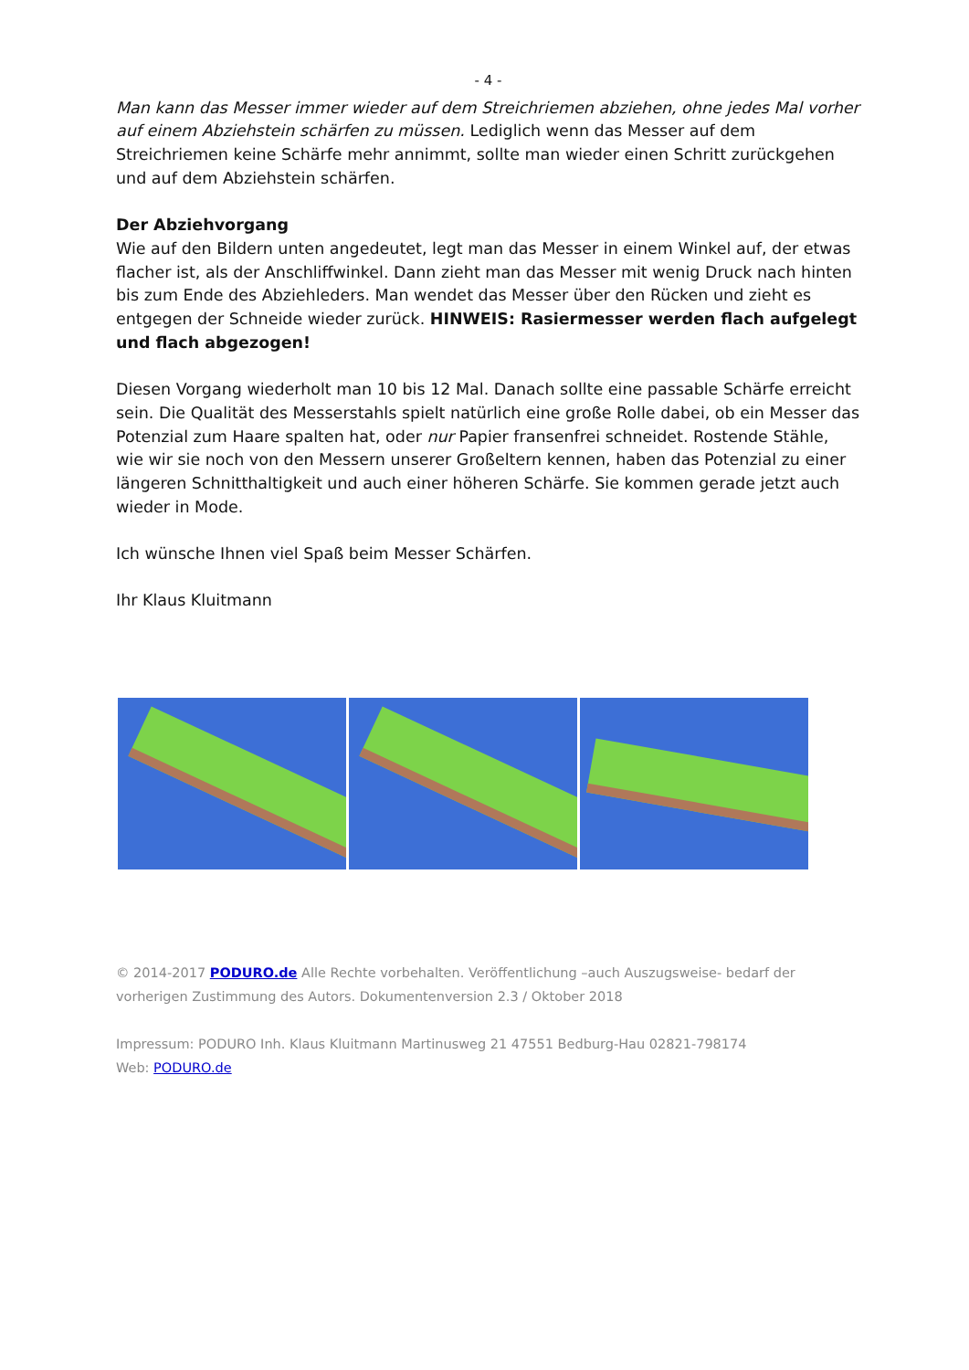- 4 -
Man kann das Messer immer wieder auf dem Streichriemen abziehen, ohne jedes Mal vorher auf einem Abziehstein schärfen zu müssen. Lediglich wenn das Messer auf dem Streichriemen keine Schärfe mehr annimmt, sollte man wieder einen Schritt zurückgehen und auf dem Abziehstein schärfen.
Der Abziehvorgang
Wie auf den Bildern unten angedeutet, legt man das Messer in einem Winkel auf, der etwas flacher ist, als der Anschliffwinkel. Dann zieht man das Messer mit wenig Druck nach hinten bis zum Ende des Abziehleders. Man wendet das Messer über den Rücken und zieht es entgegen der Schneide wieder zurück. HINWEIS: Rasiermesser werden flach aufgelegt und flach abgezogen!
Diesen Vorgang wiederholt man 10 bis 12 Mal. Danach sollte eine passable Schärfe erreicht sein. Die Qualität des Messerstahls spielt natürlich eine große Rolle dabei, ob ein Messer das Potenzial zum Haare spalten hat, oder nur Papier fransenfrei schneidet. Rostende Stähle, wie wir sie noch von den Messern unserer Großeltern kennen, haben das Potenzial zu einer längeren Schnitthaltigkeit und auch einer höheren Schärfe. Sie kommen gerade jetzt auch wieder in Mode.
Ich wünsche Ihnen viel Spaß beim Messer Schärfen.
Ihr Klaus Kluitmann
© 2014-2017 PODURO.de Alle Rechte vorbehalten. Veröffentlichung –auch Auszugsweise- bedarf der vorherigen Zustimmung des Autors. Dokumentenversion 2.3 / Oktober 2018
Impressum: PODURO Inh. Klaus Kluitmann Martinusweg 21 47551 Bedburg-Hau 02821-798174
Web: PODURO.de